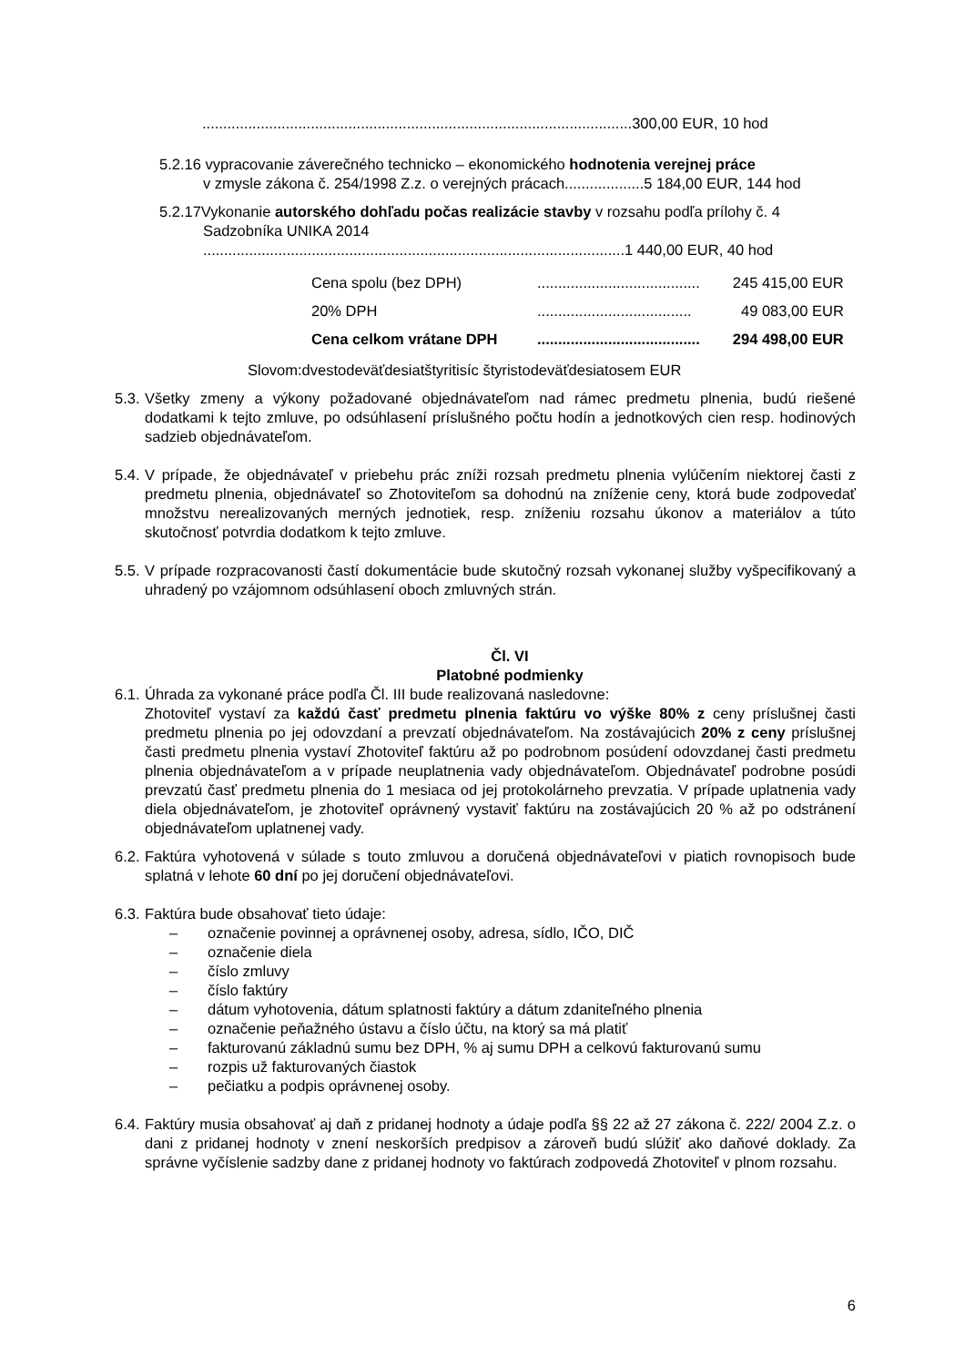.......................................................................................................300,00 EUR, 10 hod
5.2.16 vypracovanie záverečného technicko – ekonomického hodnotenia verejnej práce
v zmysle zákona č. 254/1998 Z.z. o verejných prácach...................5 184,00 EUR, 144 hod
5.2.17Vykonanie autorského dohľadu počas realizácie stavby v rozsahu podľa prílohy č. 4
Sadzobníka UNIKA 2014
.....................................................................................................1 440,00 EUR, 40 hod
| Cena spolu (bez DPH) | ....................................... | 245 415,00 EUR |
| 20% DPH | ..................................... | 49 083,00 EUR |
| Cena celkom vrátane DPH | ....................................... | 294 498,00 EUR |
Slovom:dvestodeväťdesiatštyritisíc štyristodeväťdesiatosem EUR
5.3.
Všetky zmeny a výkony požadované objednávateľom nad rámec predmetu plnenia, budú riešené dodatkami k tejto zmluve, po odsúhlasení príslušného počtu hodín a jednotkových cien resp. hodinových sadzieb objednávateľom.
5.4.
V prípade, že objednávateľ v priebehu prác zníži rozsah predmetu plnenia vylúčením niektorej časti z predmetu plnenia, objednávateľ so Zhotoviteľom sa dohodnú na zníženie ceny, ktorá bude zodpovedať množstvu nerealizovaných merných jednotiek, resp. zníženiu rozsahu úkonov a materiálov a túto skutočnosť potvrdia dodatkom k tejto zmluve.
5.5.
V prípade rozpracovanosti častí dokumentácie bude skutočný rozsah vykonanej služby vyšpecifikovaný a uhradený po vzájomnom odsúhlasení oboch zmluvných strán.
Čl. VI
Platobné podmienky
6.1.
Úhrada za vykonané práce podľa Čl. III bude realizovaná nasledovne:
Zhotoviteľ vystaví za každú časť predmetu plnenia faktúru vo výške 80% z ceny príslušnej časti predmetu plnenia po jej odovzdaní a prevzatí objednávateľom. Na zostávajúcich 20% z ceny príslušnej časti predmetu plnenia vystaví Zhotoviteľ faktúru až po podrobnom posúdení odovzdanej časti predmetu plnenia objednávateľom a v prípade neuplatnenia vady objednávateľom. Objednávateľ podrobne posúdi prevzatú časť predmetu plnenia do 1 mesiaca od jej protokolárneho prevzatia. V prípade uplatnenia vady diela objednávateľom, je zhotoviteľ oprávnený vystaviť faktúru na zostávajúcich 20 % až po odstránení objednávateľom uplatnenej vady.
6.2.
Faktúra vyhotovená v súlade s touto zmluvou a doručená objednávateľovi v piatich rovnopisoch bude splatná v lehote 60 dní po jej doručení objednávateľovi.
6.3.
Faktúra bude obsahovať tieto údaje:
– označenie povinnej a oprávnenej osoby, adresa, sídlo, IČO, DIČ
– označenie diela
– číslo zmluvy
– číslo faktúry
– dátum vyhotovenia, dátum splatnosti faktúry a dátum zdaniteľného plnenia
– označenie peňažného ústavu a číslo účtu, na ktorý sa má platiť
– fakturovanú základnú sumu bez DPH, % aj sumu DPH a celkovú fakturovanú sumu
– rozpis už fakturovaných čiastok
– pečiatku a podpis oprávnenej osoby.
6.4.
Faktúry musia obsahovať aj daň z pridanej hodnoty a údaje podľa §§ 22 až 27 zákona č. 222/ 2004 Z.z. o dani z pridanej hodnoty v znení neskorších predpisov a zároveň budú slúžiť ako daňové doklady. Za správne vyčíslenie sadzby dane z pridanej hodnoty vo faktúrach zodpovedá Zhotoviteľ v plnom rozsahu.
6